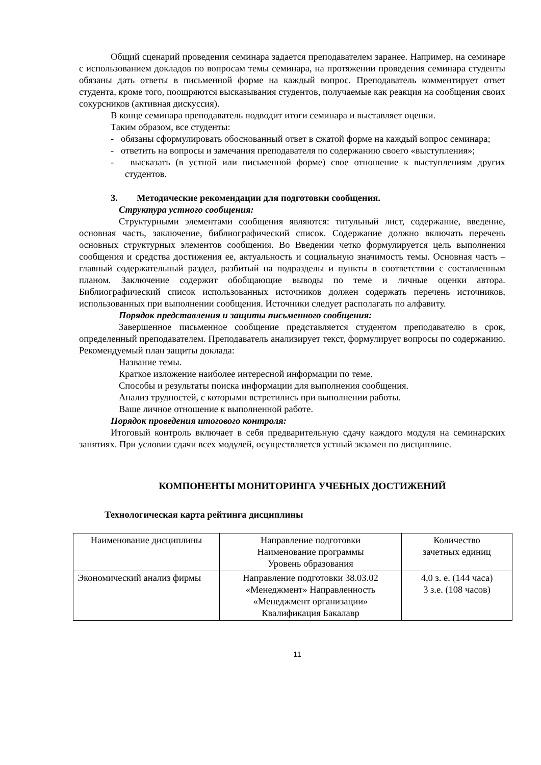Общий сценарий проведения семинара задается преподавателем заранее. Например, на семинаре с использованием докладов по вопросам темы семинара, на протяжении проведения семинара студенты обязаны дать ответы в письменной форме на каждый вопрос. Преподаватель комментирует ответ студента, кроме того, поощряются высказывания студентов, получаемые как реакция на сообщения своих сокурсников (активная дискуссия).
В конце семинара преподаватель подводит итоги семинара и выставляет оценки.
Таким образом, все студенты:
- обязаны сформулировать обоснованный ответ в сжатой форме на каждый вопрос семинара;
- ответить на вопросы и замечания преподавателя по содержанию своего «выступления»;
- высказать (в устной или письменной форме) свое отношение к выступлениям других студентов.
3. Методические рекомендации для подготовки сообщения.
Структура устного сообщения:
Структурными элементами сообщения являются: титульный лист, содержание, введение, основная часть, заключение, библиографический список. Содержание должно включать перечень основных структурных элементов сообщения. Во Введении четко формулируется цель выполнения сообщения и средства достижения ее, актуальность и социальную значимость темы. Основная часть – главный содержательный раздел, разбитый на подразделы и пункты в соответствии с составленным планом. Заключение содержит обобщающие выводы по теме и личные оценки автора. Библиографический список использованных источников должен содержать перечень источников, использованных при выполнении сообщения. Источники следует располагать по алфавиту.
Порядок представления и защиты письменного сообщения:
Завершенное письменное сообщение представляется студентом преподавателю в срок, определенный преподавателем. Преподаватель анализирует текст, формулирует вопросы по содержанию. Рекомендуемый план защиты доклада:
Название темы.
Краткое изложение наиболее интересной информации по теме.
Способы и результаты поиска информации для выполнения сообщения.
Анализ трудностей, с которыми встретились при выполнении работы.
Ваше личное отношение к выполненной работе.
Порядок проведения итогового контроля:
Итоговый контроль включает в себя предварительную сдачу каждого модуля на семинарских занятиях. При условии сдачи всех модулей, осуществляется устный экзамен по дисциплине.
КОМПОНЕНТЫ МОНИТОРИНГА УЧЕБНЫХ ДОСТИЖЕНИЙ
Технологическая карта рейтинга дисциплины
| Наименование дисциплины | Направление подготовки Наименование программы Уровень образования | Количество зачетных единиц |
| Экономический анализ фирмы | Направление подготовки 38.03.02 «Менеджмент» Направленность «Менеджмент организации» Квалификация Бакалавр | 4,0 з. е. (144 часа) 3 з.е. (108 часов) |
11